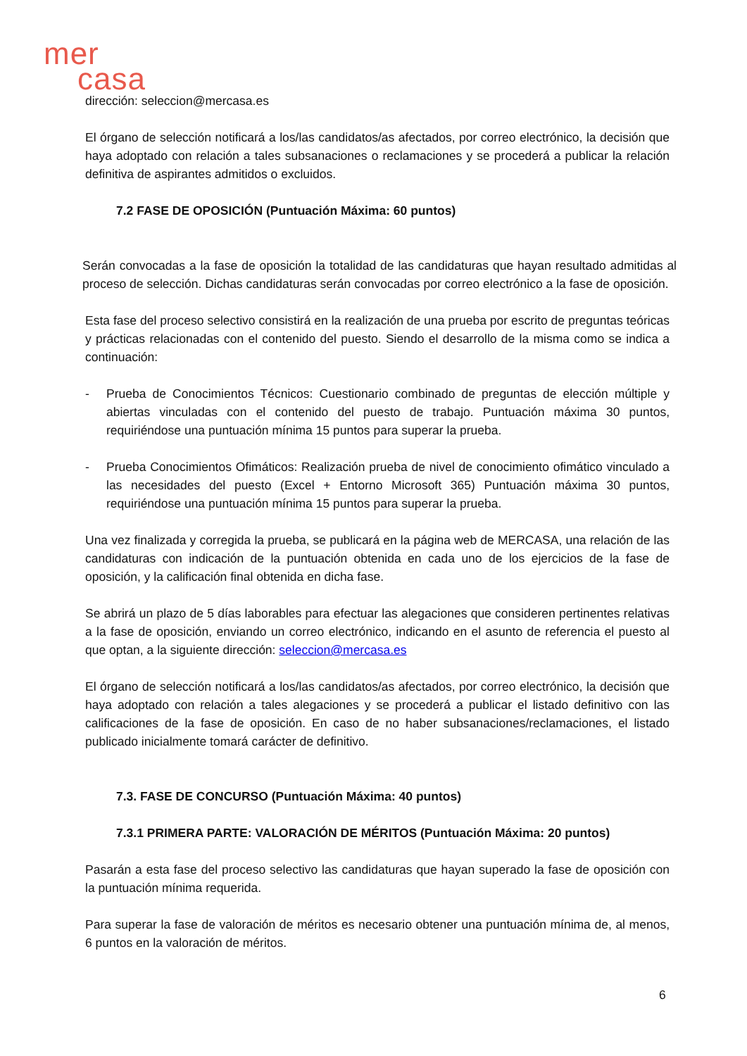mer
casa
dirección: seleccion@mercasa.es
El órgano de selección notificará a los/las candidatos/as afectados, por correo electrónico, la decisión que haya adoptado con relación a tales subsanaciones o reclamaciones y se procederá a publicar la relación definitiva de aspirantes admitidos o excluidos.
7.2 FASE DE OPOSICIÓN (Puntuación Máxima: 60 puntos)
Serán convocadas a la fase de oposición la totalidad de las candidaturas que hayan resultado admitidas al proceso de selección. Dichas candidaturas serán convocadas por correo electrónico a la fase de oposición.
Esta fase del proceso selectivo consistirá en la realización de una prueba por escrito de preguntas teóricas y prácticas relacionadas con el contenido del puesto. Siendo el desarrollo de la misma como se indica a continuación:
- Prueba de Conocimientos Técnicos: Cuestionario combinado de preguntas de elección múltiple y abiertas vinculadas con el contenido del puesto de trabajo. Puntuación máxima 30 puntos, requiriéndose una puntuación mínima 15 puntos para superar la prueba.
- Prueba Conocimientos Ofimáticos: Realización prueba de nivel de conocimiento ofimático vinculado a las necesidades del puesto (Excel + Entorno Microsoft 365) Puntuación máxima 30 puntos, requiriéndose una puntuación mínima 15 puntos para superar la prueba.
Una vez finalizada y corregida la prueba, se publicará en la página web de MERCASA, una relación de las candidaturas con indicación de la puntuación obtenida en cada uno de los ejercicios de la fase de oposición, y la calificación final obtenida en dicha fase.
Se abrirá un plazo de 5 días laborables para efectuar las alegaciones que consideren pertinentes relativas a la fase de oposición, enviando un correo electrónico, indicando en el asunto de referencia el puesto al que optan, a la siguiente dirección: seleccion@mercasa.es
El órgano de selección notificará a los/las candidatos/as afectados, por correo electrónico, la decisión que haya adoptado con relación a tales alegaciones y se procederá a publicar el listado definitivo con las calificaciones de la fase de oposición. En caso de no haber subsanaciones/reclamaciones, el listado publicado inicialmente tomará carácter de definitivo.
7.3. FASE DE CONCURSO (Puntuación Máxima: 40 puntos)
7.3.1 PRIMERA PARTE: VALORACIÓN DE MÉRITOS (Puntuación Máxima: 20 puntos)
Pasarán a esta fase del proceso selectivo las candidaturas que hayan superado la fase de oposición con la puntuación mínima requerida.
Para superar la fase de valoración de méritos es necesario obtener una puntuación mínima de, al menos, 6 puntos en la valoración de méritos.
6